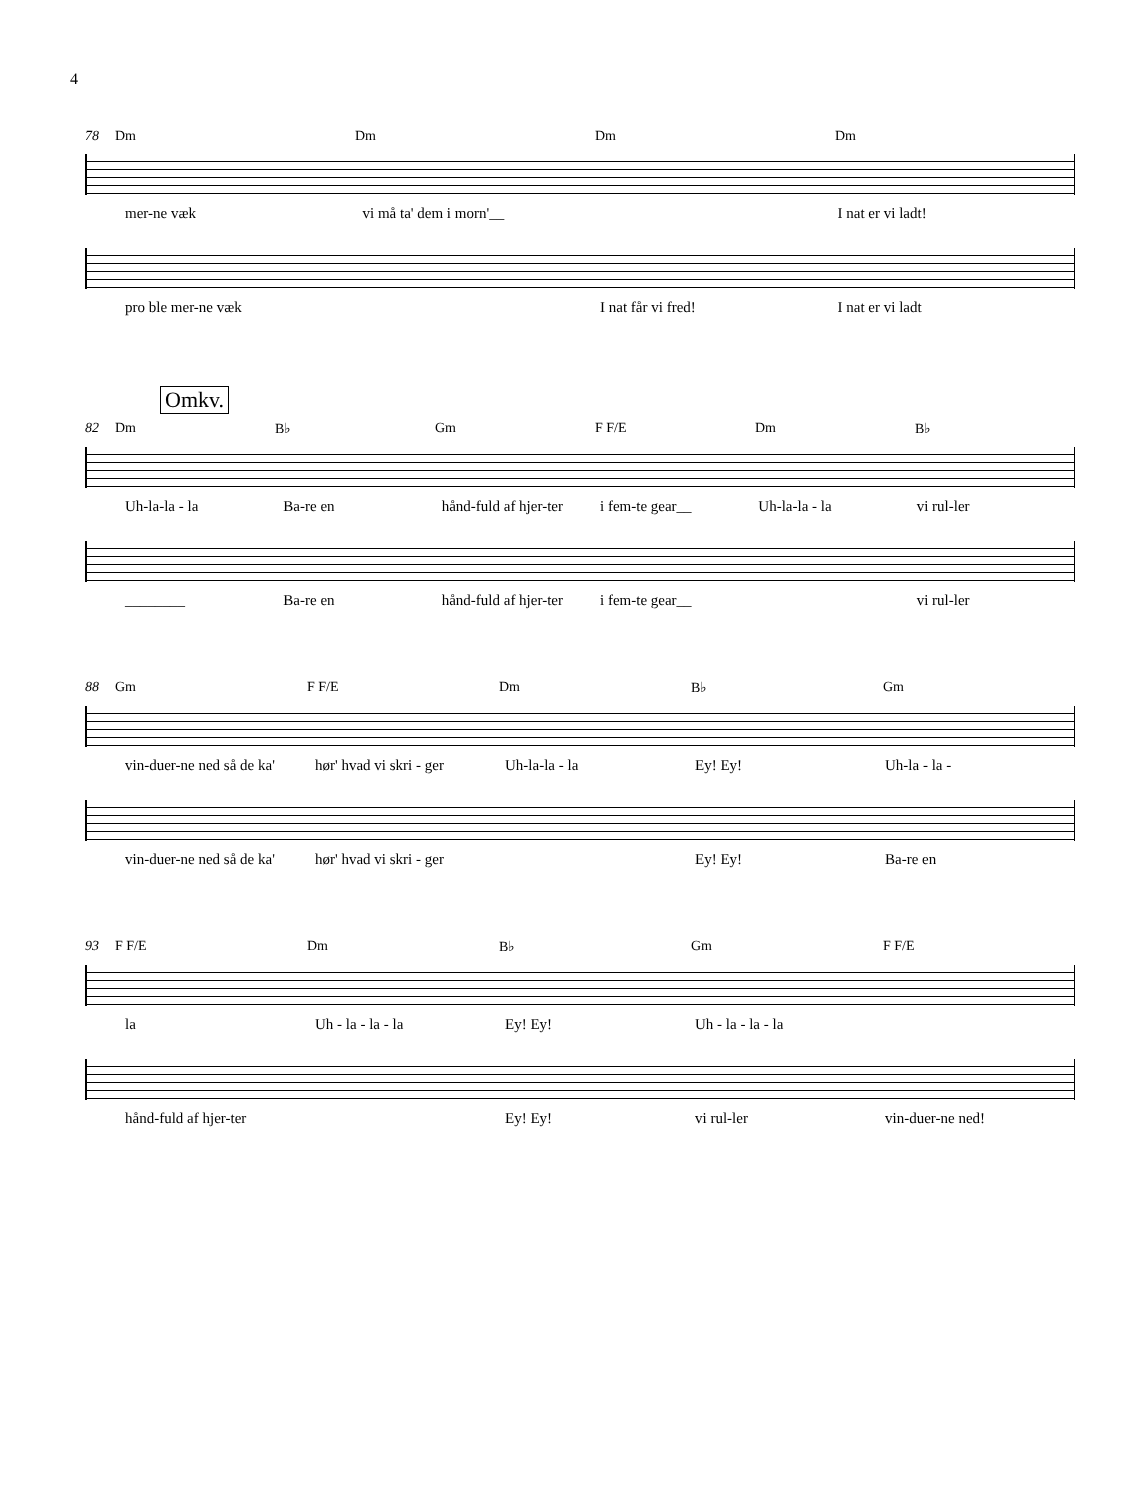4
78 Dm Dm Dm Dm
mer-ne væk vi må ta' dem i morn'__ I nat er vi ladt!
pro ble mer-ne væk I nat får vi fred! I nat er vi ladt
Omkv.
82 Dm B♭ Gm F F/E Dm B♭
Uh-la-la - la Ba-re en hånd-fuld af hjer-ter i fem-te gear__ Uh-la-la - la vi rul-ler
________ Ba-re en hånd-fuld af hjer-ter i fem-te gear__ vi rul-ler
88 Gm F F/E Dm B♭ Gm
vin-duer-ne ned så de ka' hør' hvad vi skri - ger Uh-la-la - la Ey! Ey! Uh-la - la -
vin-duer-ne ned så de ka' hør' hvad vi skri - ger Ey! Ey! Ba-re en
93 F F/E Dm B♭ Gm F F/E
la Uh - la - la - la Ey! Ey! Uh - la - la - la
hånd-fuld af hjer-ter Ey! Ey! vi rul-ler vin-duer-ne ned!